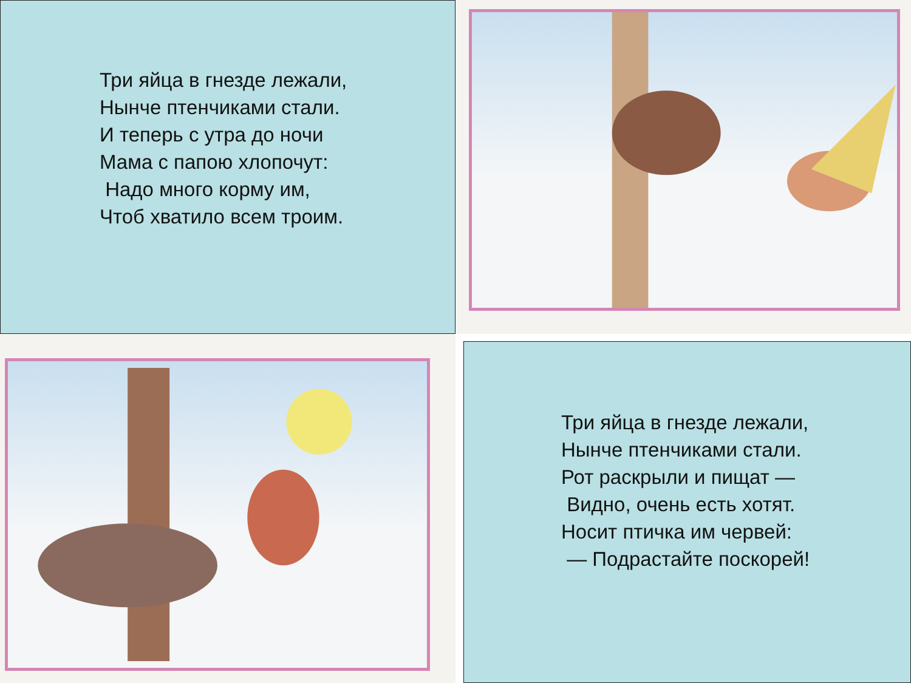Три яйца в гнезде лежали,
Нынче птенчиками стали.
И теперь с утра до ночи
Мама с папою хлопочут:
Надо много корму им,
Чтоб хватило всем троим.
Три яйца в гнезде лежали,
Нынче птенчиками стали.
Рот раскрыли и пищат —
Видно, очень есть хотят.
Носит птичка им червей:
— Подрастайте поскорей!